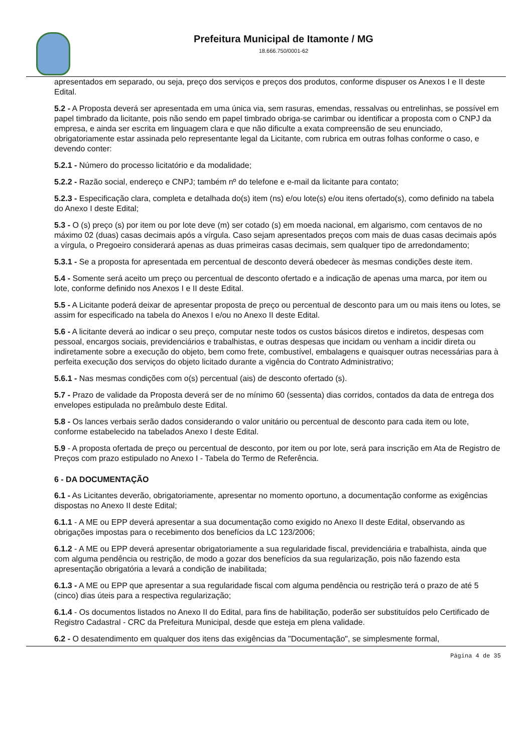Prefeitura Municipal de Itamonte / MG
18.666.750/0001-62
apresentados em separado, ou seja, preço dos serviços e preços dos produtos, conforme dispuser os Anexos I e II deste Edital.
5.2 - A Proposta deverá ser apresentada em uma única via, sem rasuras, emendas, ressalvas ou entrelinhas, se possível em papel timbrado da licitante, pois não sendo em papel timbrado obriga-se carimbar ou identificar a proposta com o CNPJ da empresa, e ainda ser escrita em linguagem clara e que não dificulte a exata compreensão de seu enunciado, obrigatoriamente estar assinada pelo representante legal da Licitante, com rubrica em outras folhas conforme o caso, e devendo conter:
5.2.1 - Número do processo licitatório e da modalidade;
5.2.2 - Razão social, endereço e CNPJ; também nº do telefone e e-mail da licitante para contato;
5.2.3 - Especificação clara, completa e detalhada do(s) item (ns) e/ou lote(s) e/ou itens ofertado(s), como definido na tabela do Anexo I deste Edital;
5.3 - O (s) preço (s) por item ou por lote deve (m) ser cotado (s) em moeda nacional, em algarismo, com centavos de no máximo 02 (duas) casas decimais após a vírgula. Caso sejam apresentados preços com mais de duas casas decimais após a vírgula, o Pregoeiro considerará apenas as duas primeiras casas decimais, sem qualquer tipo de arredondamento;
5.3.1 - Se a proposta for apresentada em percentual de desconto deverá obedecer às mesmas condições deste item.
5.4 - Somente será aceito um preço ou percentual de desconto ofertado e a indicação de apenas uma marca, por item ou lote, conforme definido nos Anexos I e II deste Edital.
5.5 - A Licitante poderá deixar de apresentar proposta de preço ou percentual de desconto para um ou mais itens ou lotes, se assim for especificado na tabela do Anexos I e/ou no Anexo II deste Edital.
5.6 - A licitante deverá ao indicar o seu preço, computar neste todos os custos básicos diretos e indiretos, despesas com pessoal, encargos sociais, previdenciários e trabalhistas, e outras despesas que incidam ou venham a incidir direta ou indiretamente sobre a execução do objeto, bem como frete, combustível, embalagens e quaisquer outras necessárias para à perfeita execução dos serviços do objeto licitado durante a vigência do Contrato Administrativo;
5.6.1 - Nas mesmas condições com o(s) percentual (ais) de desconto ofertado (s).
5.7 - Prazo de validade da Proposta deverá ser de no mínimo 60 (sessenta) dias corridos, contados da data de entrega dos envelopes estipulada no preâmbulo deste Edital.
5.8 - Os lances verbais serão dados considerando o valor unitário ou percentual de desconto para cada item ou lote, conforme estabelecido na tabelados Anexo I deste Edital.
5.9 - A proposta ofertada de preço ou percentual de desconto, por item ou por lote, será para inscrição em Ata de Registro de Preços com prazo estipulado no Anexo I - Tabela do Termo de Referência.
6 - DA DOCUMENTAÇÃO
6.1 - As Licitantes deverão, obrigatoriamente, apresentar no momento oportuno, a documentação conforme as exigências dispostas no Anexo II deste Edital;
6.1.1 - A ME ou EPP deverá apresentar a sua documentação como exigido no Anexo II deste Edital, observando as obrigações impostas para o recebimento dos benefícios da LC 123/2006;
6.1.2 - A ME ou EPP deverá apresentar obrigatoriamente a sua regularidade fiscal, previdenciária e trabalhista, ainda que com alguma pendência ou restrição, de modo a gozar dos benefícios da sua regularização, pois não fazendo esta apresentação obrigatória a levará a condição de inabilitada;
6.1.3 - A ME ou EPP que apresentar a sua regularidade fiscal com alguma pendência ou restrição terá o prazo de até 5 (cinco) dias úteis para a respectiva regularização;
6.1.4 - Os documentos listados no Anexo II do Edital, para fins de habilitação, poderão ser substituídos pelo Certificado de Registro Cadastral - CRC da Prefeitura Municipal, desde que esteja em plena validade.
6.2 - O desatendimento em qualquer dos itens das exigências da "Documentação", se simplesmente formal,
Página 4 de 35